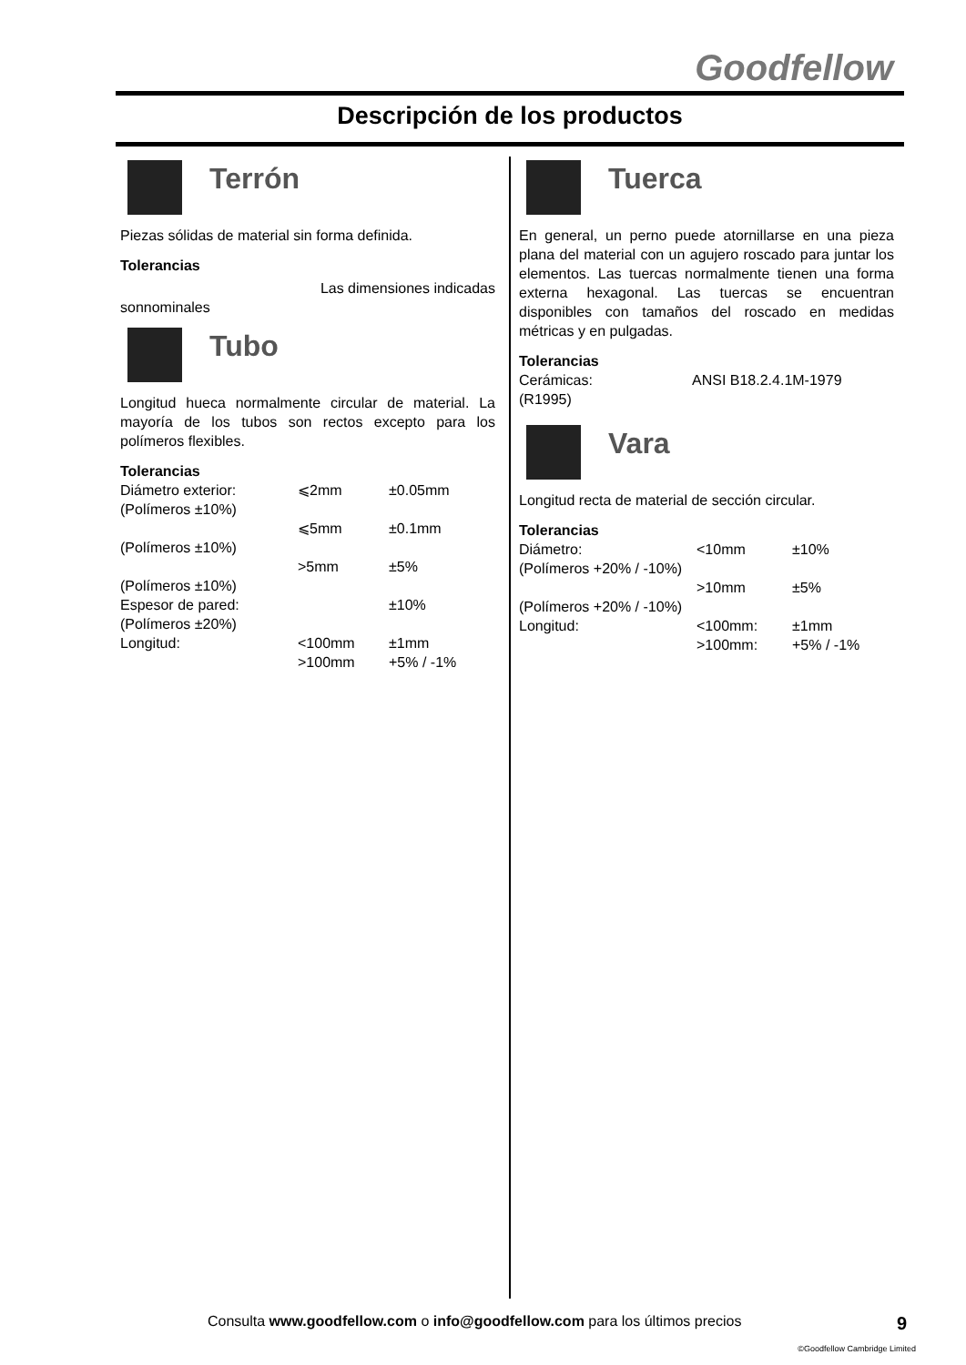Goodfellow
Descripción de los productos
Terrón
Piezas sólidas de material sin forma definida.
Tolerancias
Las dimensiones indicadas
sonnominales
Tubo
Longitud hueca normalmente circular de material. La mayoría de los tubos son rectos excepto para los polímeros flexibles.
Tolerancias
| Diámetro exterior: | ⩽2mm | ±0.05mm |
| (Polímeros ±10%) | | |
| | ⩽5mm | ±0.1mm |
| (Polímeros ±10%) | | |
| | >5mm | ±5% |
| (Polímeros ±10%) | | |
| Espesor de pared: | | ±10% |
| (Polímeros ±20%) | | |
| Longitud: | <100mm | ±1mm |
| | >100mm | +5% / -1% |
Tuerca
En general, un perno puede atornillarse en una pieza plana del material con un agujero roscado para juntar los elementos. Las tuercas normalmente tienen una forma externa hexagonal. Las tuercas se encuentran disponibles con tamaños del roscado en medidas métricas y en pulgadas.
Tolerancias
| Cerámicas: | ANSI B18.2.4.1M-1979 |
| (R1995) | |
Vara
Longitud recta de material de sección circular.
Tolerancias
| Diámetro: | <10mm | ±10% |
| (Polímeros +20% / -10%) | | |
| | >10mm | ±5% |
| (Polímeros +20% / -10%) | | |
| Longitud: | <100mm: | ±1mm |
| | >100mm: | +5% / -1% |
Consulta www.goodfellow.com o info@goodfellow.com para los últimos precios 9
©Goodfellow Cambridge Limited